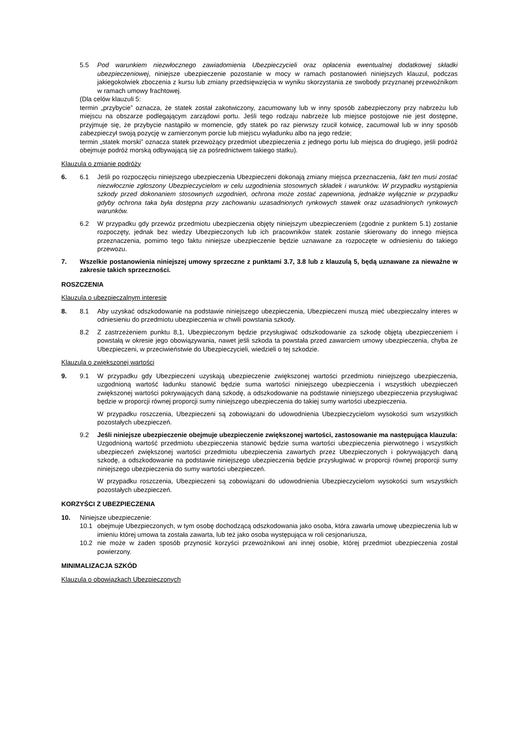5.5 Pod warunkiem niezwłocznego zawiadomienia Ubezpieczycieli oraz opłacenia ewentualnej dodatkowej składki ubezpieczeniowej, niniejsze ubezpieczenie pozostanie w mocy w ramach postanowień niniejszych klauzul, podczas jakiegokolwiek zboczenia z kursu lub zmiany przedsięwzięcia w wyniku skorzystania ze swobody przyznanej przewoźnikom w ramach umowy frachtowej.
(Dla celów klauzuli 5:
termin „przybycie” oznacza, że statek został zakotwiczony, zacumowany lub w inny sposób zabezpieczony przy nabrzeżu lub miejscu na obszarze podlegającym zarządowi portu. Jeśli tego rodzaju nabrzeże lub miejsce postojowe nie jest dostępne, przyjmuje się, że przybycie nastąpiło w momencie, gdy statek po raz pierwszy rzucił kotwicę, zacumował lub w inny sposób zabezpieczył swoją pozycję w zamierzonym porcie lub miejscu wyładunku albo na jego redzie;
termin „statek morski” oznacza statek przewożący przedmiot ubezpieczenia z jednego portu lub miejsca do drugiego, jeśli podróż obejmuje podróż morską odbywającą się za pośrednictwem takiego statku).
Klauzula o zmianie podróży
6. 6.1 Jeśli po rozpoczęciu niniejszego ubezpieczenia Ubezpieczeni dokonają zmiany miejsca przeznaczenia, fakt ten musi zostać niezwłocznie zgłoszony Ubezpieczycielom w celu uzgodnienia stosownych składek i warunków. W przypadku wystąpienia szkody przed dokonaniem stosownych uzgodnień, ochrona może zostać zapewniona, jednakże wyłącznie w przypadku gdyby ochrona taka była dostępna przy zachowaniu uzasadnionych rynkowych stawek oraz uzasadnionych rynkowych warunków.
6.2 W przypadku gdy przewóz przedmiotu ubezpieczenia objęty niniejszym ubezpieczeniem (zgodnie z punktem 5.1) zostanie rozpoczęty, jednak bez wiedzy Ubezpieczonych lub ich pracowników statek zostanie skierowany do innego miejsca przeznaczenia, pomimo tego faktu niniejsze ubezpieczenie będzie uznawane za rozpoczęte w odniesieniu do takiego przewozu.
7. Wszelkie postanowienia niniejszej umowy sprzeczne z punktami 3.7, 3.8 lub z klauzulą 5, będą uznawane za nieważne w zakresie takich sprzeczności.
ROSZCZENIA
Klauzula o ubezpieczalnym interesie
8. 8.1 Aby uzyskać odszkodowanie na podstawie niniejszego ubezpieczenia, Ubezpieczeni muszą mieć ubezpieczalny interes w odniesieniu do przedmiotu ubezpieczenia w chwili powstania szkody.
8.2 Z zastrzeżeniem punktu 8,1, Ubezpieczonym będzie przysługiwać odszkodowanie za szkodę objętą ubezpieczeniem i powstałą w okresie jego obowiązywania, nawet jeśli szkoda ta powstała przed zawarciem umowy ubezpieczenia, chyba że Ubezpieczeni, w przeciwieństwie do Ubezpieczycieli, wiedzieli o tej szkodzie.
Klauzula o zwiększonej wartości
9. 9.1 W przypadku gdy Ubezpieczeni uzyskają ubezpieczenie zwiększonej wartości przedmiotu niniejszego ubezpieczenia, uzgodnioną wartość ładunku stanowić będzie suma wartości niniejszego ubezpieczenia i wszystkich ubezpieczeń zwiększonej wartości pokrywających daną szkodę, a odszkodowanie na podstawie niniejszego ubezpieczenia przysługiwać będzie w proporcji równej proporcji sumy niniejszego ubezpieczenia do takiej sumy wartości ubezpieczenia.
W przypadku roszczenia, Ubezpieczeni są zobowiązani do udowodnienia Ubezpieczycielom wysokości sum wszystkich pozostałych ubezpieczeń.
9.2 Jeśli niniejsze ubezpieczenie obejmuje ubezpieczenie zwiększonej wartości, zastosowanie ma następująca klauzula:
Uzgodnioną wartość przedmiotu ubezpieczenia stanowić będzie suma wartości ubezpieczenia pierwotnego i wszystkich ubezpieczeń zwiększonej wartości przedmiotu ubezpieczenia zawartych przez Ubezpieczonych i pokrywających daną szkodę, a odszkodowanie na podstawie niniejszego ubezpieczenia będzie przysługiwać w proporcji równej proporcji sumy niniejszego ubezpieczenia do sumy wartości ubezpieczeń.
W przypadku roszczenia, Ubezpieczeni są zobowiązani do udowodnienia Ubezpieczycielom wysokości sum wszystkich pozostałych ubezpieczeń.
KORZYŚCI Z UBEZPIECZENIA
10. Niniejsze ubezpieczenie:
10.1 obejmuje Ubezpieczonych, w tym osobę dochodzącą odszkodowania jako osoba, która zawarła umowę ubezpieczenia lub w imieniu której umowa ta została zawarta, lub też jako osoba występująca w roli cesjonariusza,
10.2 nie może w żaden sposób przynosić korzyści przewoźnikowi ani innej osobie, której przedmiot ubezpieczenia został powierzony.
MINIMALIZACJA SZKÓD
Klauzula o obowiązkach Ubezpieczonych